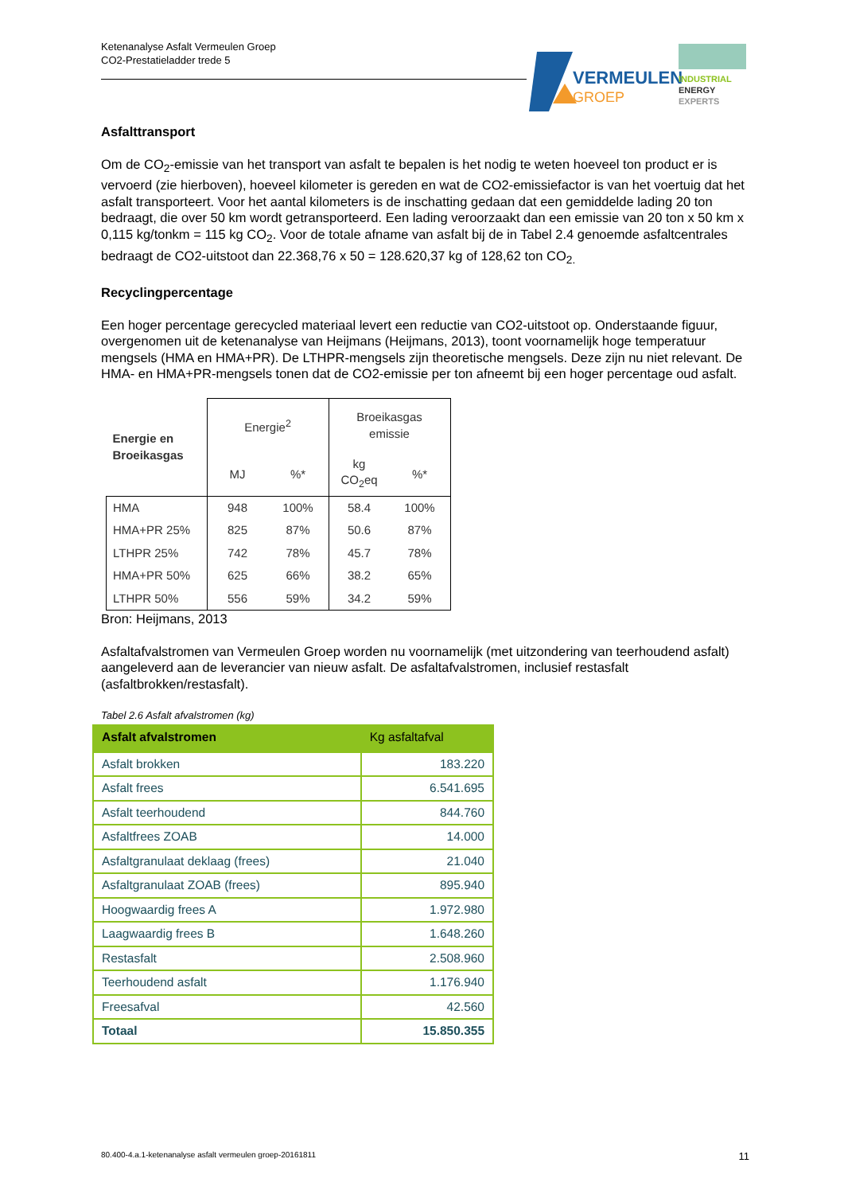Ketenanalyse Asfalt Vermeulen Groep
CO2-Prestatieladder trede 5
VERMEULEN
GROEP
INDUSTRIAL
ENERGY
EXPERTS
Asfalttransport
Om de CO<sub>2</sub>-emissie van het transport van asfalt te bepalen is het nodig te weten hoeveel ton product er is vervoerd (zie hierboven), hoeveel kilometer is gereden en wat de CO2-emissiefactor is van het voertuig dat het asfalt transporteert. Voor het aantal kilometers is de inschatting gedaan dat een gemiddelde lading 20 ton bedraagt, die over 50 km wordt getransporteerd. Een lading veroorzaakt dan een emissie van 20 ton x 50 km x 0,115 kg/tonkm = 115 kg CO<sub>2</sub>. Voor de totale afname van asfalt bij de in Tabel 2.4 genoemde asfaltcentrales bedraagt de CO2-uitstoot dan 22.368,76 x 50 = 128.620,37 kg of 128,62 ton CO<sub>2.</sub>
Recyclingpercentage
Een hoger percentage gerecycled materiaal levert een reductie van CO2-uitstoot op. Onderstaande figuur, overgenomen uit de ketenanalyse van Heijmans (Heijmans, 2013), toont voornamelijk hoge temperatuur mengsels (HMA en HMA+PR). De LTHPR-mengsels zijn theoretische mengsels. Deze zijn nu niet relevant. De HMA- en HMA+PR-mengsels tonen dat de CO2-emissie per ton afneemt bij een hoger percentage oud asfalt.
| Energie en Broeikasgas | Energie<sup>2</sup> | | Broeikasgas emissie | |
| --- | --- | --- | --- | --- |
| | MJ | %* | kg CO<sub>2</sub>eq | %* |
| HMA | 948 | 100% | 58.4 | 100% |
| HMA+PR 25% | 825 | 87% | 50.6 | 87% |
| LTHPR 25% | 742 | 78% | 45.7 | 78% |
| HMA+PR 50% | 625 | 66% | 38.2 | 65% |
| LTHPR 50% | 556 | 59% | 34.2 | 59% |
Bron: Heijmans, 2013
Asfaltafvalstromen van Vermeulen Groep worden nu voornamelijk (met uitzondering van teerhoudend asfalt) aangeleverd aan de leverancier van nieuw asfalt. De asfaltafvalstromen, inclusief restasfalt (asfaltbrokken/restasfalt).
Tabel 2.6 Asfalt afvalstromen (kg)
| Asfalt afvalstromen | Kg asfaltafval |
| --- | --- |
| Asfalt brokken | 183.220 |
| Asfalt frees | 6.541.695 |
| Asfalt teerhoudend | 844.760 |
| Asfaltfrees ZOAB | 14.000 |
| Asfaltgranulaat deklaag (frees) | 21.040 |
| Asfaltgranulaat ZOAB (frees) | 895.940 |
| Hoogwaardig frees A | 1.972.980 |
| Laagwaardig frees B | 1.648.260 |
| Restasfalt | 2.508.960 |
| Teerhoudend asfalt | 1.176.940 |
| Freesafval | 42.560 |
| Totaal | 15.850.355 |
80.400-4.a.1-ketenanalyse asfalt vermeulen groep-20161811 11